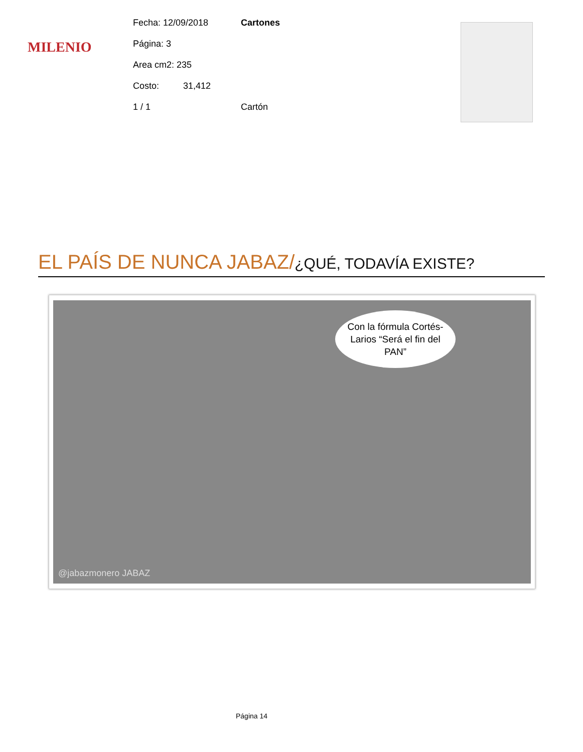MILENIO
Fecha: 12/09/2018 Cartones
Página: 3
Area cm2: 235
Costo: 31,412
1 / 1 Cartón
EL PAÍS DE NUNCA JABAZ/¿QUÉ, TODAVÍA EXISTE?
Con la fórmula Cortés-Larios “Será el fin del PAN”
@jabazmonero JABAZ
Página 14